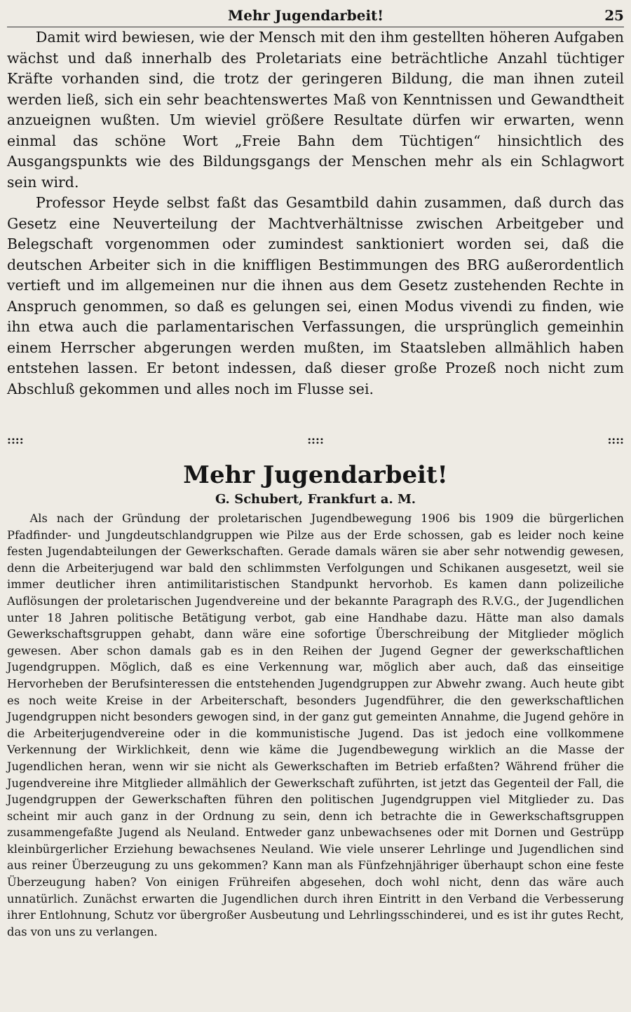Mehr Jugendarbeit! 25
Damit wird bewiesen, wie der Mensch mit den ihm gestellten höheren Aufgaben wächst und daß innerhalb des Proletariats eine beträchtliche Anzahl tüchtiger Kräfte vorhanden sind, die trotz der geringeren Bildung, die man ihnen zuteil werden ließ, sich ein sehr beachtenswertes Maß von Kenntnissen und Gewandtheit anzueignen wußten. Um wieviel größere Resultate dürfen wir erwarten, wenn einmal das schöne Wort „Freie Bahn dem Tüchtigen“ hinsichtlich des Ausgangspunkts wie des Bildungsgangs der Menschen mehr als ein Schlagwort sein wird.
Professor Heyde selbst faßt das Gesamtbild dahin zusammen, daß durch das Gesetz eine Neuverteilung der Machtverhältnisse zwischen Arbeitgeber und Belegschaft vorgenommen oder zumindest sanktioniert worden sei, daß die deutschen Arbeiter sich in die kniffligen Bestimmungen des BRG außerordentlich vertieft und im allgemeinen nur die ihnen aus dem Gesetz zustehenden Rechte in Anspruch genommen, so daß es gelungen sei, einen Modus vivendi zu finden, wie ihn etwa auch die parlamentarischen Verfassungen, die ursprünglich gemeinhin einem Herrscher abgerungen werden mußten, im Staatsleben allmählich haben entstehen lassen. Er betont indessen, daß dieser große Prozeß noch nicht zum Abschluß gekommen und alles noch im Flusse sei.
::::::::::::
Mehr Jugendarbeit!
G. Schubert, Frankfurt a. M.
Als nach der Gründung der proletarischen Jugendbewegung 1906 bis 1909 die bürgerlichen Pfadfinder- und Jungdeutschlandgruppen wie Pilze aus der Erde schossen, gab es leider noch keine festen Jugendabteilungen der Gewerkschaften. Gerade damals wären sie aber sehr notwendig gewesen, denn die Arbeiterjugend war bald den schlimmsten Verfolgungen und Schikanen ausgesetzt, weil sie immer deutlicher ihren antimilitaristischen Standpunkt hervorhob. Es kamen dann polizeiliche Auflösungen der proletarischen Jugendvereine und der bekannte Paragraph des R.V.G., der Jugendlichen unter 18 Jahren politische Betätigung verbot, gab eine Handhabe dazu. Hätte man also damals Gewerkschaftsgruppen gehabt, dann wäre eine sofortige Überschreibung der Mitglieder möglich gewesen. Aber schon damals gab es in den Reihen der Jugend Gegner der gewerkschaftlichen Jugendgruppen. Möglich, daß es eine Verkennung war, möglich aber auch, daß das einseitige Hervorheben der Berufsinteressen die entstehenden Jugendgruppen zur Abwehr zwang. Auch heute gibt es noch weite Kreise in der Arbeiterschaft, besonders Jugendführer, die den gewerkschaftlichen Jugendgruppen nicht besonders gewogen sind, in der ganz gut gemeinten Annahme, die Jugend gehöre in die Arbeiterjugendvereine oder in die kommunistische Jugend. Das ist jedoch eine vollkommene Verkennung der Wirklichkeit, denn wie käme die Jugendbewegung wirklich an die Masse der Jugendlichen heran, wenn wir sie nicht als Gewerkschaften im Betrieb erfaßten? Während früher die Jugendvereine ihre Mitglieder allmählich der Gewerkschaft zuführten, ist jetzt das Gegenteil der Fall, die Jugendgruppen der Gewerkschaften führen den politischen Jugendgruppen viel Mitglieder zu. Das scheint mir auch ganz in der Ordnung zu sein, denn ich betrachte die in Gewerkschaftsgruppen zusammengefaßte Jugend als Neuland. Entweder ganz unbewachsenes oder mit Dornen und Gestrüpp kleinbürgerlicher Erziehung bewachsenes Neuland. Wie viele unserer Lehrlinge und Jugendlichen sind aus reiner Überzeugung zu uns gekommen? Kann man als Fünfzehnjähriger überhaupt schon eine feste Überzeugung haben? Von einigen Frühreifen abgesehen, doch wohl nicht, denn das wäre auch unnatürlich. Zunächst erwarten die Jugendlichen durch ihren Eintritt in den Verband die Verbesserung ihrer Entlohnung, Schutz vor übergroßer Ausbeutung und Lehrlingsschinderei, und es ist ihr gutes Recht, das von uns zu verlangen.